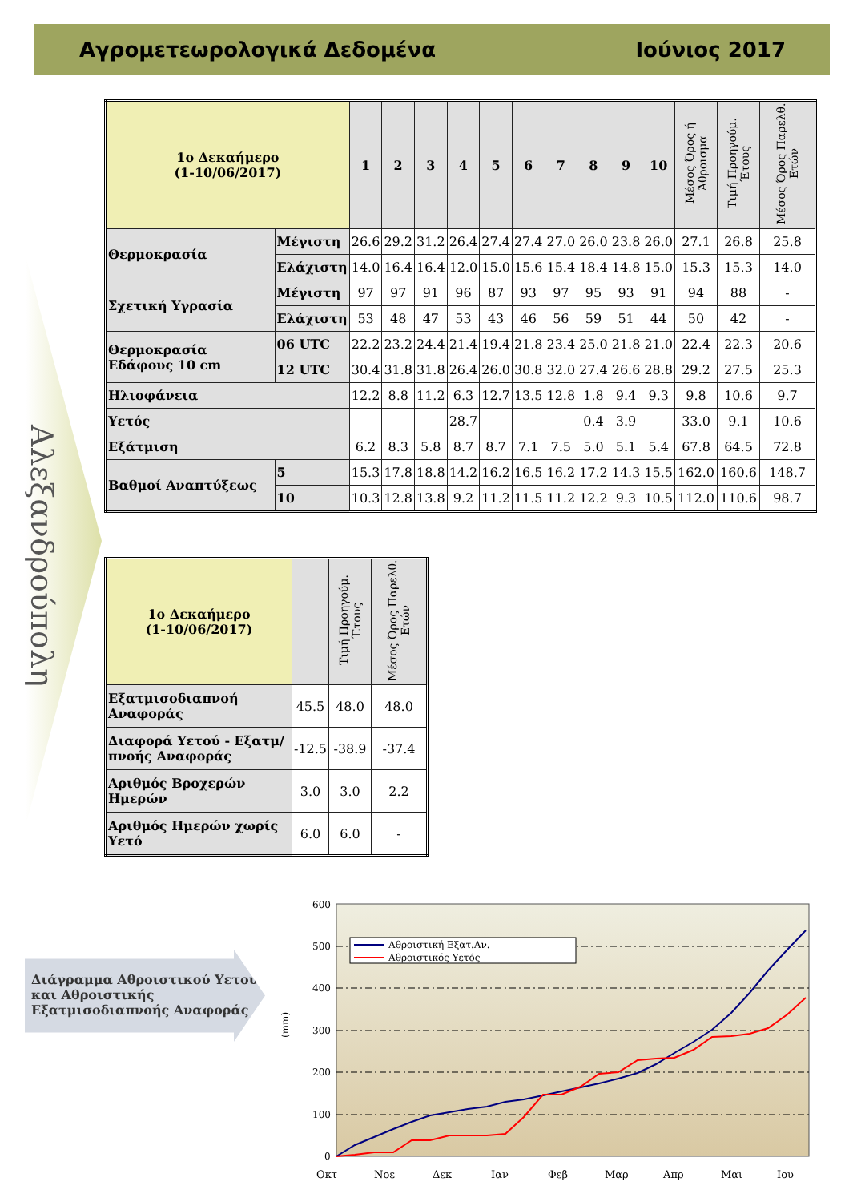Αγρομετεωρολογικά Δεδομένα Ιούνιος 2017
Αλεξανδρούπολη
| 1ο Δεκαήμερο (1-10/06/2017) | | 1 | 2 | 3 | 4 | 5 | 6 | 7 | 8 | 9 | 10 | Μέσος Όρος ή Άθροισμα | Τιμή Προηγούμ. Έτους | Μέσος Όρος Παρελθ. Ετών |
| Θερμοκρασία | Μέγιστη | 26.6 | 29.2 | 31.2 | 26.4 | 27.4 | 27.4 | 27.0 | 26.0 | 23.8 | 26.0 | 27.1 | 26.8 | 25.8 |
| | Ελάχιστη | 14.0 | 16.4 | 16.4 | 12.0 | 15.0 | 15.6 | 15.4 | 18.4 | 14.8 | 15.0 | 15.3 | 15.3 | 14.0 |
| Σχετική Υγρασία | Μέγιστη | 97 | 97 | 91 | 96 | 87 | 93 | 97 | 95 | 93 | 91 | 94 | 88 | - |
| | Ελάχιστη | 53 | 48 | 47 | 53 | 43 | 46 | 56 | 59 | 51 | 44 | 50 | 42 | - |
| Θερμοκρασία Εδάφους 10 cm | 06 UTC | 22.2 | 23.2 | 24.4 | 21.4 | 19.4 | 21.8 | 23.4 | 25.0 | 21.8 | 21.0 | 22.4 | 22.3 | 20.6 |
| | 12 UTC | 30.4 | 31.8 | 31.8 | 26.4 | 26.0 | 30.8 | 32.0 | 27.4 | 26.6 | 28.8 | 29.2 | 27.5 | 25.3 |
| Ηλιοφάνεια | | 12.2 | 8.8 | 11.2 | 6.3 | 12.7 | 13.5 | 12.8 | 1.8 | 9.4 | 9.3 | 9.8 | 10.6 | 9.7 |
| Υετός | | | | | 28.7 | | | | 0.4 | 3.9 | | 33.0 | 9.1 | 10.6 |
| Εξάτμιση | | 6.2 | 8.3 | 5.8 | 8.7 | 8.7 | 7.1 | 7.5 | 5.0 | 5.1 | 5.4 | 67.8 | 64.5 | 72.8 |
| Βαθμοί Αναπτύξεως | 5 | 15.3 | 17.8 | 18.8 | 14.2 | 16.2 | 16.5 | 16.2 | 17.2 | 14.3 | 15.5 | 162.0 | 160.6 | 148.7 |
| | 10 | 10.3 | 12.8 | 13.8 | 9.2 | 11.2 | 11.5 | 11.2 | 12.2 | 9.3 | 10.5 | 112.0 | 110.6 | 98.7 |
| 1ο Δεκαήμερο (1-10/06/2017) | | Τιμή Προηγούμ. Έτους | Μέσος Όρος Παρελθ. Ετών |
| Εξατμισοδιαπνοή Αναφοράς | 45.5 | 48.0 | 48.0 |
| Διαφορά Υετού - Εξατμ/πνοής Αναφοράς | -12.5 | -38.9 | -37.4 |
| Αριθμός Βροχερών Ημερών | 3.0 | 3.0 | 2.2 |
| Αριθμός Ημερών χωρίς Υετό | 6.0 | 6.0 | - |
Διάγραμμα Αθροιστικού Υετού και Αθροιστικής Εξατμισοδιαπνοής Αναφοράς
600
500
400
300
200
100
0
(mm)
Αθροιστική Εξατ.Αν.
Αθροιστικός Υετός
Οκτ
Νοε
Δεκ
Ιαν
Φεβ
Μαρ
Απρ
Μαι
Ιου